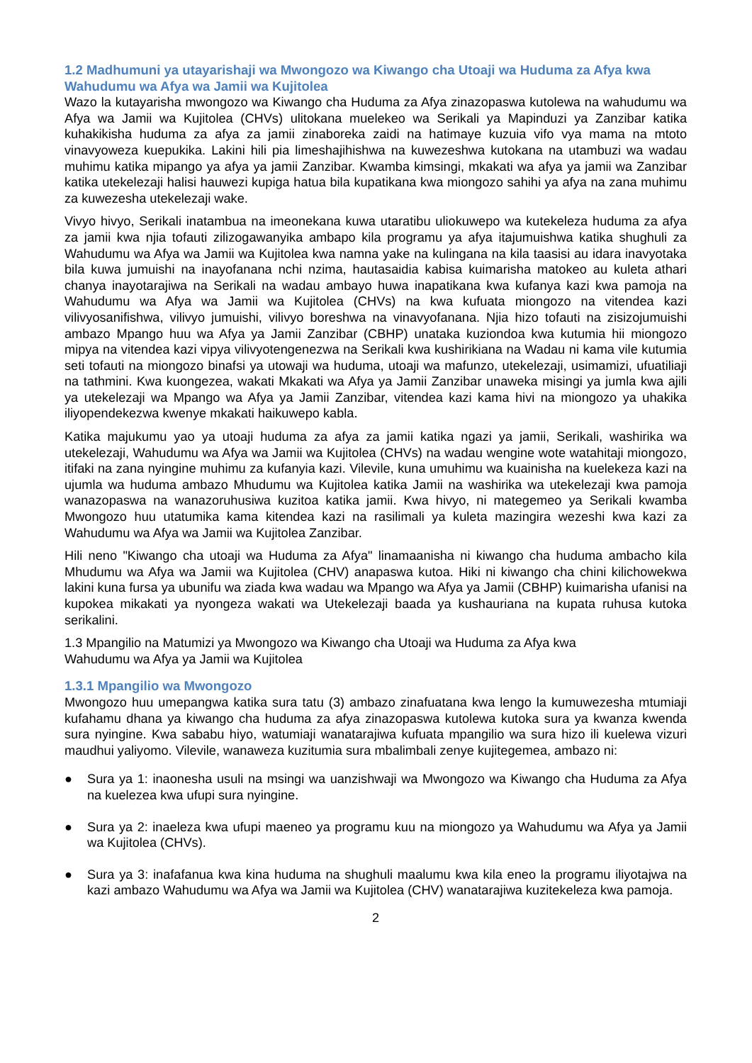1.2 Madhumuni ya utayarishaji wa Mwongozo wa Kiwango cha Utoaji wa Huduma za Afya kwa Wahudumu wa Afya wa Jamii wa Kujitolea
Wazo la kutayarisha mwongozo wa Kiwango cha Huduma za Afya zinazopaswa kutolewa na wahudumu wa Afya wa Jamii wa Kujitolea (CHVs) ulitokana muelekeo wa Serikali ya Mapinduzi ya Zanzibar katika kuhakikisha huduma za afya za jamii zinaboreka zaidi na hatimaye kuzuia vifo vya mama na mtoto vinavyoweza kuepukika. Lakini hili pia limeshajihishwa na kuwezeshwa kutokana na utambuzi wa wadau muhimu katika mipango ya afya ya jamii Zanzibar. Kwamba kimsingi, mkakati wa afya ya jamii wa Zanzibar katika utekelezaji halisi hauwezi kupiga hatua bila kupatikana kwa miongozo sahihi ya afya na zana muhimu za kuwezesha utekelezaji wake.
Vivyo hivyo, Serikali inatambua na imeonekana kuwa utaratibu uliokuwepo wa kutekeleza huduma za afya za jamii kwa njia tofauti zilizogawanyika ambapo kila programu ya afya itajumuishwa katika shughuli za Wahudumu wa Afya wa Jamii wa Kujitolea kwa namna yake na kulingana na kila taasisi au idara inavyotaka bila kuwa jumuishi na inayofanana nchi nzima, hautasaidia kabisa kuimarisha matokeo au kuleta athari chanya inayotarajiwa na Serikali na wadau ambayo huwa inapatikana kwa kufanya kazi kwa pamoja na Wahudumu wa Afya wa Jamii wa Kujitolea (CHVs) na kwa kufuata miongozo na vitendea kazi vilivyosanifishwa, vilivyo jumuishi, vilivyo boreshwa na vinavyofanana. Njia hizo tofauti na zisizojumuishi ambazo Mpango huu wa Afya ya Jamii Zanzibar (CBHP) unataka kuziondoa kwa kutumia hii miongozo mipya na vitendea kazi vipya vilivyotengenezwa na Serikali kwa kushirikiana na Wadau ni kama vile kutumia seti tofauti na miongozo binafsi ya utowaji wa huduma, utoaji wa mafunzo, utekelezaji, usimamizi, ufuatiliaji na tathmini. Kwa kuongezea, wakati Mkakati wa Afya ya Jamii Zanzibar unaweka misingi ya jumla kwa ajili ya utekelezaji wa Mpango wa Afya ya Jamii Zanzibar, vitendea kazi kama hivi na miongozo ya uhakika iliyopendekezwa kwenye mkakati haikuwepo kabla.
Katika majukumu yao ya utoaji huduma za afya za jamii katika ngazi ya jamii, Serikali, washirika wa utekelezaji, Wahudumu wa Afya wa Jamii wa Kujitolea (CHVs) na wadau wengine wote watahitaji miongozo, itifaki na zana nyingine muhimu za kufanyia kazi. Vilevile, kuna umuhimu wa kuainisha na kuelekeza kazi na ujumla wa huduma ambazo Mhudumu wa Kujitolea katika Jamii na washirika wa utekelezaji kwa pamoja wanazopaswa na wanazoruhusiwa kuzitoa katika jamii. Kwa hivyo, ni mategemeo ya Serikali kwamba Mwongozo huu utatumika kama kitendea kazi na rasilimali ya kuleta mazingira wezeshi kwa kazi za Wahudumu wa Afya wa Jamii wa Kujitolea Zanzibar.
Hili neno "Kiwango cha utoaji wa Huduma za Afya" linamaanisha ni kiwango cha huduma ambacho kila Mhudumu wa Afya wa Jamii wa Kujitolea (CHV) anapaswa kutoa. Hiki ni kiwango cha chini kilichowekwa lakini kuna fursa ya ubunifu wa ziada kwa wadau wa Mpango wa Afya ya Jamii (CBHP) kuimarisha ufanisi na kupokea mikakati ya nyongeza wakati wa Utekelezaji baada ya kushauriana na kupata ruhusa kutoka serikalini.
1.3 Mpangilio na Matumizi ya Mwongozo wa Kiwango cha Utoaji wa Huduma za Afya kwa
Wahudumu wa Afya ya Jamii wa Kujitolea
1.3.1 Mpangilio wa Mwongozo
Mwongozo huu umepangwa katika sura tatu (3) ambazo zinafuatana kwa lengo la kumuwezesha mtumiaji kufahamu dhana ya kiwango cha huduma za afya zinazopaswa kutolewa kutoka sura ya kwanza kwenda sura nyingine. Kwa sababu hiyo, watumiaji wanatarajiwa kufuata mpangilio wa sura hizo ili kuelewa vizuri maudhui yaliyomo. Vilevile, wanaweza kuzitumia sura mbalimbali zenye kujitegemea, ambazo ni:
● Sura ya 1: inaonesha usuli na msingi wa uanzishwaji wa Mwongozo wa Kiwango cha Huduma za Afya na kuelezea kwa ufupi sura nyingine.
● Sura ya 2: inaeleza kwa ufupi maeneo ya programu kuu na miongozo ya Wahudumu wa Afya ya Jamii wa Kujitolea (CHVs).
● Sura ya 3: inafafanua kwa kina huduma na shughuli maalumu kwa kila eneo la programu iliyotajwa na kazi ambazo Wahudumu wa Afya wa Jamii wa Kujitolea (CHV) wanatarajiwa kuzitekeleza kwa pamoja.
2